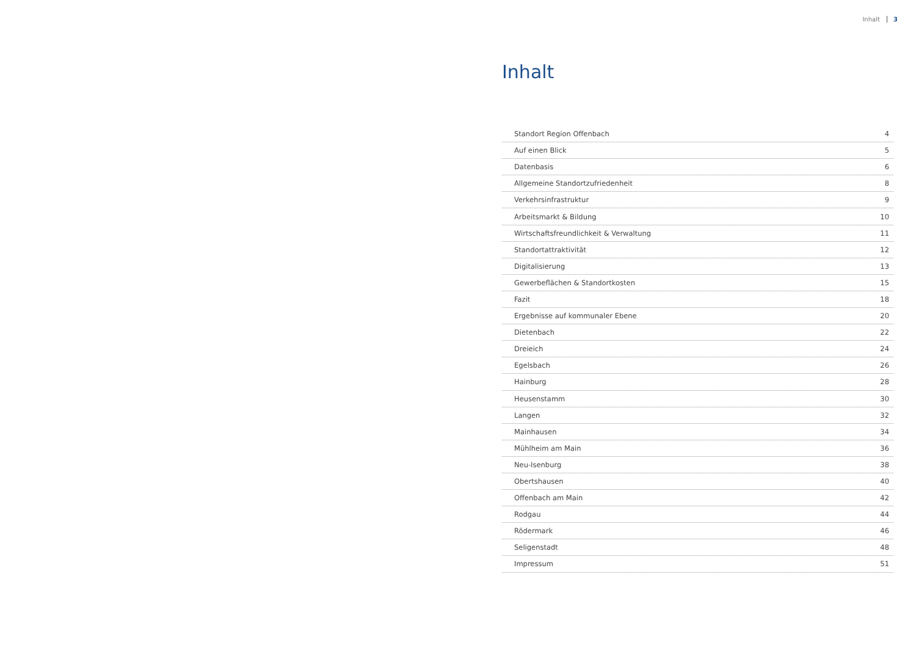Inhalt 3
Inhalt
Standort Region Offenbach 4
Auf einen Blick 5
Datenbasis 6
Allgemeine Standortzufriedenheit 8
Verkehrsinfrastruktur 9
Arbeitsmarkt & Bildung 10
Wirtschaftsfreundlichkeit & Verwaltung 11
Standortattraktivität 12
Digitalisierung 13
Gewerbeflächen & Standortkosten 15
Fazit 18
Ergebnisse auf kommunaler Ebene 20
Dietenbach 22
Dreieich 24
Egelsbach 26
Hainburg 28
Heusenstamm 30
Langen 32
Mainhausen 34
Mühlheim am Main 36
Neu-Isenburg 38
Obertshausen 40
Offenbach am Main 42
Rodgau 44
Rödermark 46
Seligenstadt 48
Impressum 51